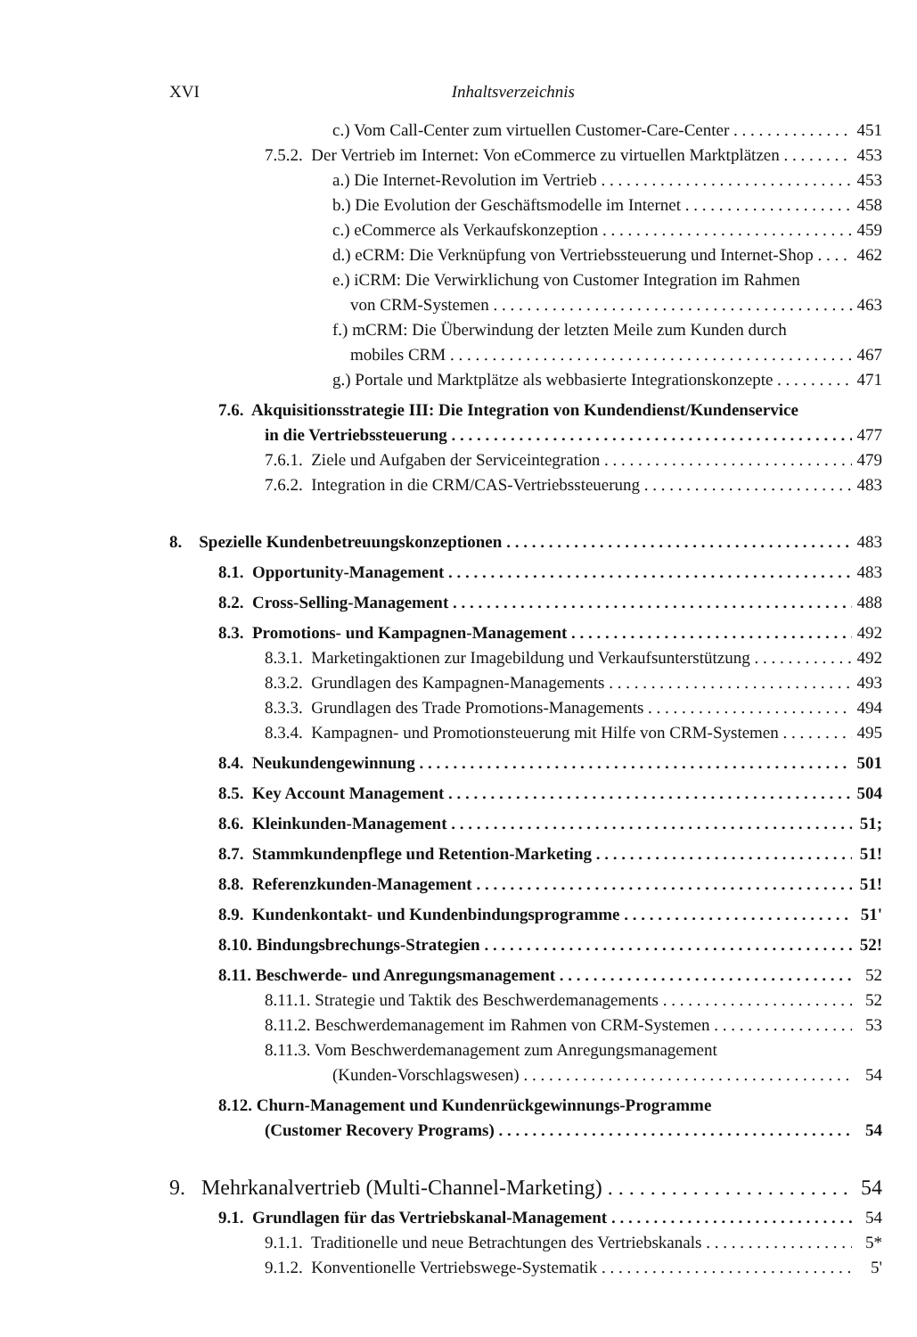XVI Inhaltsverzeichnis
c.) Vom Call-Center zum virtuellen Customer-Care-Center 451
7.5.2. Der Vertrieb im Internet: Von eCommerce zu virtuellen Marktplätzen 453
a.) Die Internet-Revolution im Vertrieb 453
b.) Die Evolution der Geschäftsmodelle im Internet 458
c.) eCommerce als Verkaufskonzeption 459
d.) eCRM: Die Verknüpfung von Vertriebssteuerung und Internet-Shop 462
e.) iCRM: Die Verwirklichung von Customer Integration im Rahmen
von CRM-Systemen 463
f.) mCRM: Die Überwindung der letzten Meile zum Kunden durch
mobiles CRM 467
g.) Portale und Marktplätze als webbasierte Integrationskonzepte 471
7.6. Akquisitionsstrategie III: Die Integration von Kundendienst/Kundenservice
in die Vertriebssteuerung 477
7.6.1. Ziele und Aufgaben der Serviceintegration 479
7.6.2. Integration in die CRM/CAS-Vertriebssteuerung 483
8. Spezielle Kundenbetreuungskonzeptionen 483
8.1. Opportunity-Management 483
8.2. Cross-Selling-Management 488
8.3. Promotions- und Kampagnen-Management 492
8.3.1. Marketingaktionen zur Imagebildung und Verkaufsunterstützung 492
8.3.2. Grundlagen des Kampagnen-Managements 493
8.3.3. Grundlagen des Trade Promotions-Managements 494
8.3.4. Kampagnen- und Promotionsteuerung mit Hilfe von CRM-Systemen 495
8.4. Neukundengewinnung 501
8.5. Key Account Management 504
8.6. Kleinkunden-Management 51;
8.7. Stammkundenpflege und Retention-Marketing 51!
8.8. Referenzkunden-Management 51!
8.9. Kundenkontakt- und Kundenbindungsprogramme 51'
8.10. Bindungsbrechungs-Strategien 52!
8.11. Beschwerde- und Anregungsmanagement 52
8.11.1. Strategie und Taktik des Beschwerdemanagements 52
8.11.2. Beschwerdemanagement im Rahmen von CRM-Systemen 53
8.11.3. Vom Beschwerdemanagement zum Anregungsmanagement
(Kunden-Vorschlagswesen) 54
8.12. Churn-Management und Kundenrückgewinnungs-Programme
(Customer Recovery Programs) 54
9. Mehrkanalvertrieb (Multi-Channel-Marketing) 54
9.1. Grundlagen für das Vertriebskanal-Management 54
9.1.1. Traditionelle und neue Betrachtungen des Vertriebskanals 5*
9.1.2. Konventionelle Vertriebswege-Systematik 5'